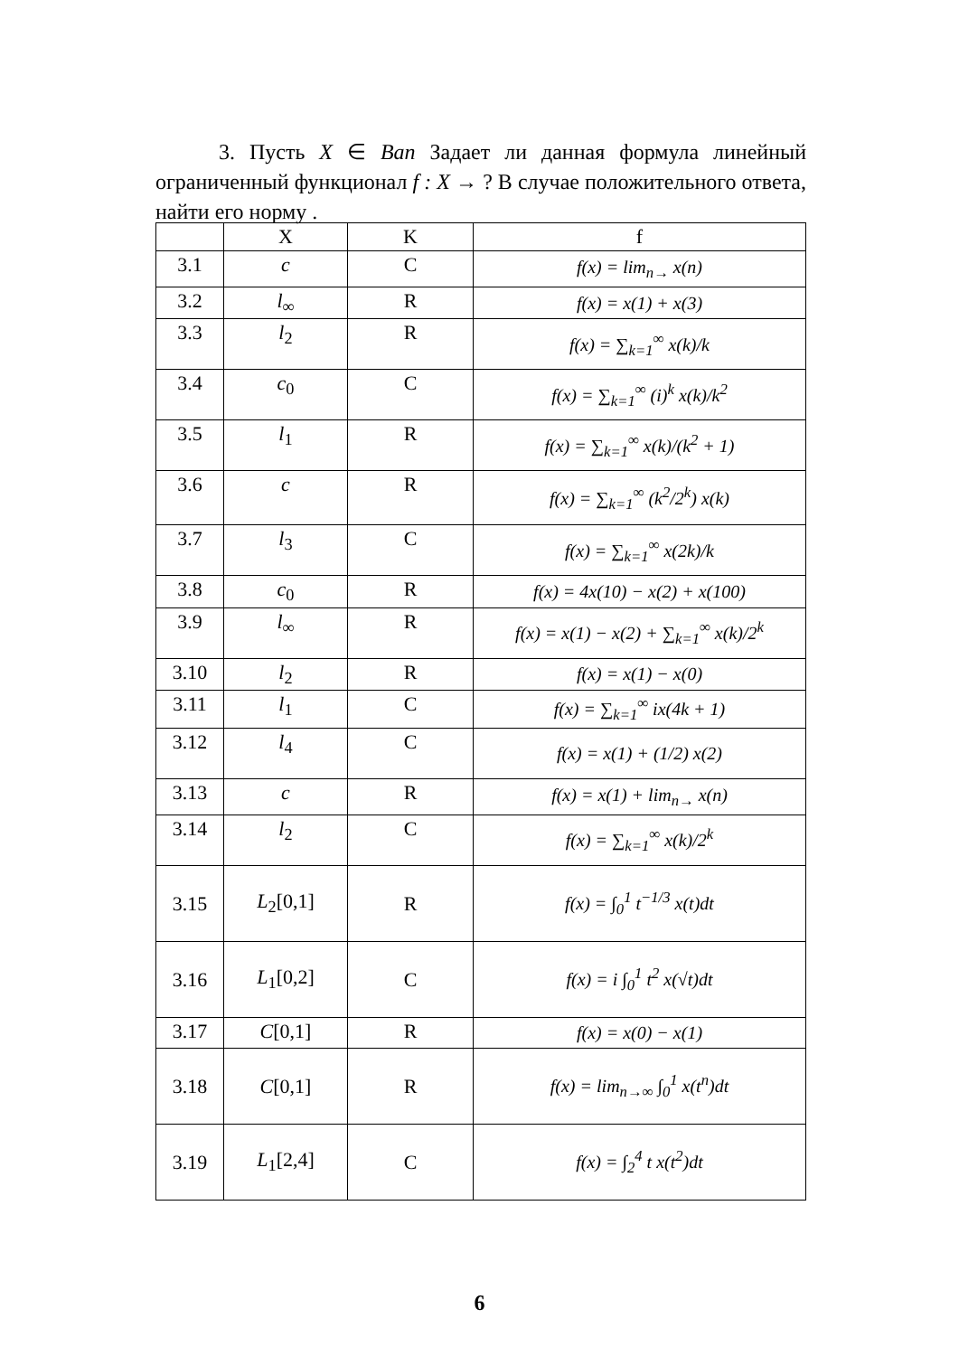3. Пусть X ∈ Ban Задает ли данная формула линейный ограниченный функционал f : X → ? В случае положительного ответа, найти его норму .
| | X | K | f |
| --- | --- | --- | --- |
| 3.1 | c | C | f(x) = lim<sub>n→</sub> x(n) |
| 3.2 | l<sub>∞</sub> | R | f(x) = x(1) + x(3) |
| 3.3 | l<sub>2</sub> | R | f(x) = ∑<sub>k=1</sub><sup>∞</sup> x(k)/k |
| 3.4 | c<sub>0</sub> | C | f(x) = ∑<sub>k=1</sub><sup>∞</sup> (i)<sup>k</sup> x(k)/k<sup>2</sup> |
| 3.5 | l<sub>1</sub> | R | f(x) = ∑<sub>k=1</sub><sup>∞</sup> x(k)/(k<sup>2</sup> + 1) |
| 3.6 | c | R | f(x) = ∑<sub>k=1</sub><sup>∞</sup> (k<sup>2</sup>/2<sup>k</sup>) x(k) |
| 3.7 | l<sub>3</sub> | C | f(x) = ∑<sub>k=1</sub><sup>∞</sup> x(2k)/k |
| 3.8 | c<sub>0</sub> | R | f(x) = 4x(10) − x(2) + x(100) |
| 3.9 | l<sub>∞</sub> | R | f(x) = x(1) − x(2) + ∑<sub>k=1</sub><sup>∞</sup> x(k)/2<sup>k</sup> |
| 3.10 | l<sub>2</sub> | R | f(x) = x(1) − x(0) |
| 3.11 | l<sub>1</sub> | C | f(x) = ∑<sub>k=1</sub><sup>∞</sup> ix(4k + 1) |
| 3.12 | l<sub>4</sub> | C | f(x) = x(1) + (1/2) x(2) |
| 3.13 | c | R | f(x) = x(1) + lim<sub>n→</sub> x(n) |
| 3.14 | l<sub>2</sub> | C | f(x) = ∑<sub>k=1</sub><sup>∞</sup> x(k)/2<sup>k</sup> |
| 3.15 | L<sub>2</sub>[0,1] | R | f(x) = ∫<sub>0</sub><sup>1</sup> t<sup>−1/3</sup> x(t)dt |
| 3.16 | L<sub>1</sub>[0,2] | C | f(x) = i ∫<sub>0</sub><sup>1</sup> t<sup>2</sup> x(√t)dt |
| 3.17 | C [0,1] | R | f(x) = x(0) − x(1) |
| 3.18 | C [0,1] | R | f(x) = lim<sub>n→∞</sub> ∫<sub>0</sub><sup>1</sup> x(t<sup>n</sup>)dt |
| 3.19 | L<sub>1</sub>[2,4] | C | f(x) = ∫<sub>2</sub><sup>4</sup> t x(t<sup>2</sup>)dt |
6